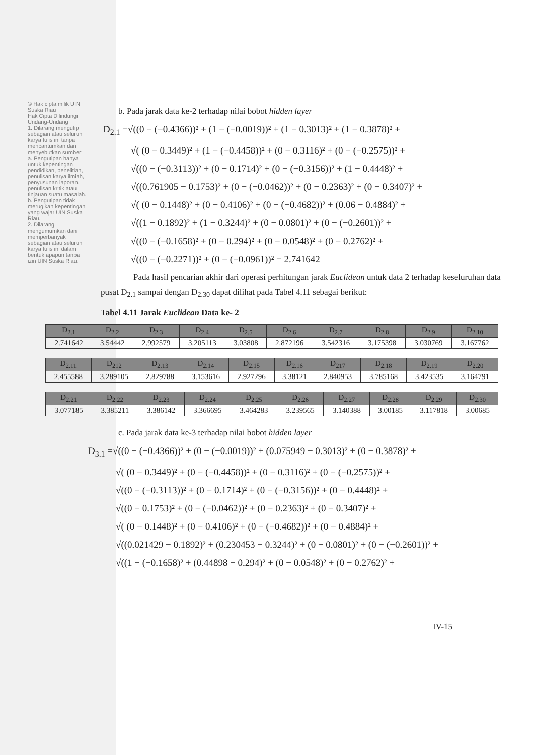© Hak cipta milik UIN Suska Riau
Hak Cipta Dilindungi Undang-Undang
1. Dilarang mengutip sebagian atau seluruh karya tulis ini tanpa mencantumkan dan menyebutkan sumber:
a. Pengutipan hanya untuk kepentingan pendidikan, penelitian, penulisan karya ilmiah, penyusunan laporan, penulisan kritik atau tinjauan suatu masalah.
b. Pengutipan tidak merugikan kepentingan yang wajar UIN Suska Riau.
2. Dilarang mengumumkan dan memperbanyak sebagian atau seluruh karya tulis ini dalam bentuk apapun tanpa izin UIN Suska Riau.
b. Pada jarak data ke-2 terhadap nilai bobot hidden layer
D<sub>2.1</sub> =√((0 − (−0.4366))² + (1 − (−0.0019))² + (1 − 0.3013)² + (1 − 0.3878)² +
√( (0 − 0.3449)² + (1 − (−0.4458))² + (0 − 0.3116)² + (0 − (−0.2575))² +
√((0 − (−0.3113))² + (0 − 0.1714)² + (0 − (−0.3156))² + (1 − 0.4448)² +
√((0.761905 − 0.1753)² + (0 − (−0.0462))² + (0 − 0.2363)² + (0 − 0.3407)² +
√( (0 − 0.1448)² + (0 − 0.4106)² + (0 − (−0.4682))² + (0.06 − 0.4884)² +
√((1 − 0.1892)² + (1 − 0.3244)² + (0 − 0.0801)² + (0 − (−0.2601))² +
√((0 − (−0.1658)² + (0 − 0.294)² + (0 − 0.0548)² + (0 − 0.2762)² +
√((0 − (−0.2271))² + (0 − (−0.0961))² = 2.741642
Pada hasil pencarian akhir dari operasi perhitungan jarak Euclidean untuk data 2 terhadap keseluruhan data pusat D<sub>2.1</sub> sampai dengan D<sub>2.30</sub> dapat dilihat pada Tabel 4.11 sebagai berikut:
Tabel 4.11 Jarak Euclidean Data ke- 2
| D<sub>2.1</sub> | D<sub>2.2</sub> | D<sub>2.3</sub> | D<sub>2.4</sub> | D<sub>2.5</sub> | D<sub>2.6</sub> | D<sub>2.7</sub> | D<sub>2.8</sub> | D<sub>2.9</sub> | D<sub>2.10</sub> |
| --- | --- | --- | --- | --- | --- | --- | --- | --- | --- |
| 2.741642 | 3.54442 | 2.992579 | 3.205113 | 3.03808 | 2.872196 | 3.542316 | 3.175398 | 3.030769 | 3.167762 |
| D<sub>2.11</sub> | D<sub>212</sub> | D<sub>2.13</sub> | D<sub>2.14</sub> | D<sub>2.15</sub> | D<sub>2.16</sub> | D<sub>217</sub> | D<sub>2.18</sub> | D<sub>2.19</sub> | D<sub>2.20</sub> |
| --- | --- | --- | --- | --- | --- | --- | --- | --- | --- |
| 2.455588 | 3.289105 | 2.829788 | 3.153616 | 2.927296 | 3.38121 | 2.840953 | 3.785168 | 3.423535 | 3.164791 |
| D<sub>2.21</sub> | D<sub>2.22</sub> | D<sub>2.23</sub> | D<sub>2.24</sub> | D<sub>2.25</sub> | D<sub>2.26</sub> | D<sub>2.27</sub> | D<sub>2.28</sub> | D<sub>2.29</sub> | D<sub>2.30</sub> |
| --- | --- | --- | --- | --- | --- | --- | --- | --- | --- |
| 3.077185 | 3.385211 | 3.386142 | 3.366695 | 3.464283 | 3.239565 | 3.140388 | 3.00185 | 3.117818 | 3.00685 |
c. Pada jarak data ke-3 terhadap nilai bobot hidden layer
D<sub>3.1</sub> =√((0 − (−0.4366))² + (0 − (−0.0019))² + (0.075949 − 0.3013)² + (0 − 0.3878)² +
√( (0 − 0.3449)² + (0 − (−0.4458))² + (0 − 0.3116)² + (0 − (−0.2575))² +
√((0 − (−0.3113))² + (0 − 0.1714)² + (0 − (−0.3156))² + (0 − 0.4448)² +
√((0 − 0.1753)² + (0 − (−0.0462))² + (0 − 0.2363)² + (0 − 0.3407)² +
√( (0 − 0.1448)² + (0 − 0.4106)² + (0 − (−0.4682))² + (0 − 0.4884)² +
√((0.021429 − 0.1892)² + (0.230453 − 0.3244)² + (0 − 0.0801)² + (0 − (−0.2601))² +
√((1 − (−0.1658)² + (0.44898 − 0.294)² + (0 − 0.0548)² + (0 − 0.2762)² +
IV-15